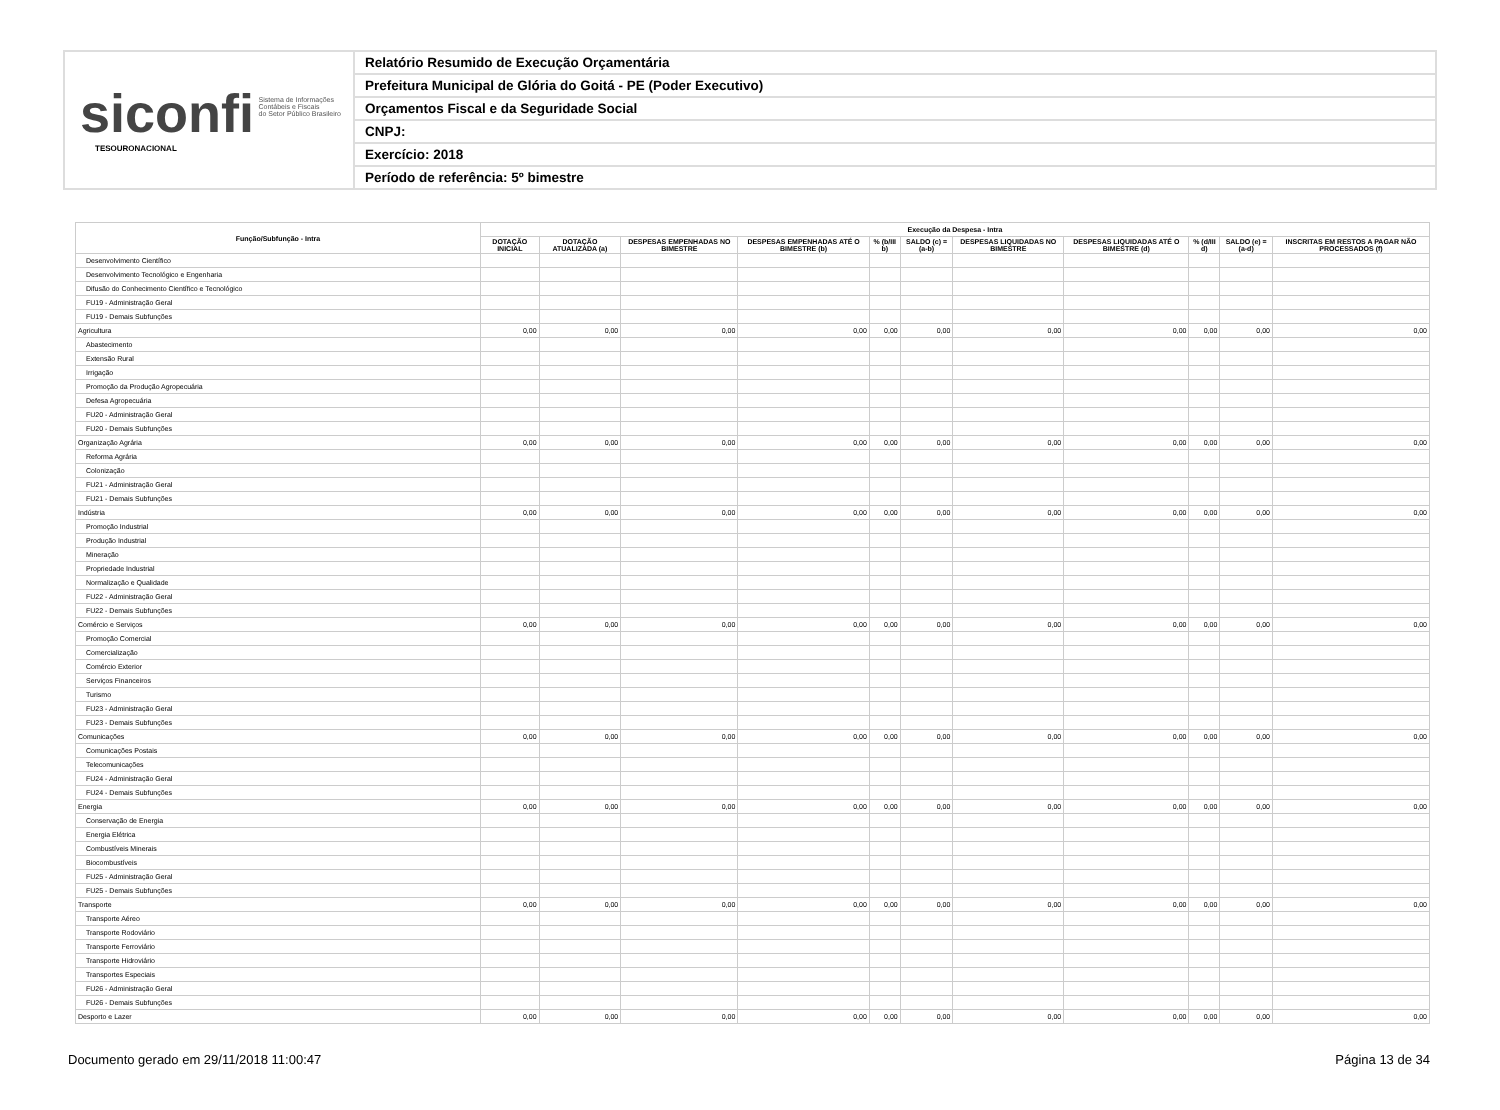siconfi Sistema de Informações
Contábeis e Fiscais
do Setor Público Brasileiro
TESOURONACIONAL
Relatório Resumido de Execução Orçamentária
Prefeitura Municipal de Glória do Goitá - PE (Poder Executivo)
Orçamentos Fiscal e da Seguridade Social
CNPJ:
Exercício: 2018
Período de referência: 5º bimestre
| Função/Subfunção - Intra | Execução da Despesa - Intra | | | | | | | | | | |
| --- | --- | --- | --- | --- | --- | --- | --- | --- | --- | --- | --- |
| | DOTAÇÃO INICIAL | DOTAÇÃO ATUALIZADA (a) | DESPESAS EMPENHADAS NO BIMESTRE | DESPESAS EMPENHADAS ATÉ O BIMESTRE (b) | % (b/III b) | SALDO (c) = (a-b) | DESPESAS LIQUIDADAS NO BIMESTRE | DESPESAS LIQUIDADAS ATÉ O BIMESTRE (d) | % (d/III d) | SALDO (e) = (a-d) | INSCRITAS EM RESTOS A PAGAR NÃO PROCESSADOS (f) |
| Desenvolvimento Científico | | | | | | | | | | | |
| Desenvolvimento Tecnológico e Engenharia | | | | | | | | | | | |
| Difusão do Conhecimento Científico e Tecnológico | | | | | | | | | | | |
| FU19 - Administração Geral | | | | | | | | | | | |
| FU19 - Demais Subfunções | | | | | | | | | | | |
| Agricultura | 0,00 | 0,00 | 0,00 | 0,00 | 0,00 | 0,00 | 0,00 | 0,00 | 0,00 | 0,00 | 0,00 |
| Abastecimento | | | | | | | | | | | |
| Extensão Rural | | | | | | | | | | | |
| Irrigação | | | | | | | | | | | |
| Promoção da Produção Agropecuária | | | | | | | | | | | |
| Defesa Agropecuária | | | | | | | | | | | |
| FU20 - Administração Geral | | | | | | | | | | | |
| FU20 - Demais Subfunções | | | | | | | | | | | |
| Organização Agrária | 0,00 | 0,00 | 0,00 | 0,00 | 0,00 | 0,00 | 0,00 | 0,00 | 0,00 | 0,00 | 0,00 |
| Reforma Agrária | | | | | | | | | | | |
| Colonização | | | | | | | | | | | |
| FU21 - Administração Geral | | | | | | | | | | | |
| FU21 - Demais Subfunções | | | | | | | | | | | |
| Indústria | 0,00 | 0,00 | 0,00 | 0,00 | 0,00 | 0,00 | 0,00 | 0,00 | 0,00 | 0,00 | 0,00 |
| Promoção Industrial | | | | | | | | | | | |
| Produção Industrial | | | | | | | | | | | |
| Mineração | | | | | | | | | | | |
| Propriedade Industrial | | | | | | | | | | | |
| Normalização e Qualidade | | | | | | | | | | | |
| FU22 - Administração Geral | | | | | | | | | | | |
| FU22 - Demais Subfunções | | | | | | | | | | | |
| Comércio e Serviços | 0,00 | 0,00 | 0,00 | 0,00 | 0,00 | 0,00 | 0,00 | 0,00 | 0,00 | 0,00 | 0,00 |
| Promoção Comercial | | | | | | | | | | | |
| Comercialização | | | | | | | | | | | |
| Comércio Exterior | | | | | | | | | | | |
| Serviços Financeiros | | | | | | | | | | | |
| Turismo | | | | | | | | | | | |
| FU23 - Administração Geral | | | | | | | | | | | |
| FU23 - Demais Subfunções | | | | | | | | | | | |
| Comunicações | 0,00 | 0,00 | 0,00 | 0,00 | 0,00 | 0,00 | 0,00 | 0,00 | 0,00 | 0,00 | 0,00 |
| Comunicações Postais | | | | | | | | | | | |
| Telecomunicações | | | | | | | | | | | |
| FU24 - Administração Geral | | | | | | | | | | | |
| FU24 - Demais Subfunções | | | | | | | | | | | |
| Energia | 0,00 | 0,00 | 0,00 | 0,00 | 0,00 | 0,00 | 0,00 | 0,00 | 0,00 | 0,00 | 0,00 |
| Conservação de Energia | | | | | | | | | | | |
| Energia Elétrica | | | | | | | | | | | |
| Combustíveis Minerais | | | | | | | | | | | |
| Biocombustíveis | | | | | | | | | | | |
| FU25 - Administração Geral | | | | | | | | | | | |
| FU25 - Demais Subfunções | | | | | | | | | | | |
| Transporte | 0,00 | 0,00 | 0,00 | 0,00 | 0,00 | 0,00 | 0,00 | 0,00 | 0,00 | 0,00 | 0,00 |
| Transporte Aéreo | | | | | | | | | | | |
| Transporte Rodoviário | | | | | | | | | | | |
| Transporte Ferroviário | | | | | | | | | | | |
| Transporte Hidroviário | | | | | | | | | | | |
| Transportes Especiais | | | | | | | | | | | |
| FU26 - Administração Geral | | | | | | | | | | | |
| FU26 - Demais Subfunções | | | | | | | | | | | |
| Desporto e Lazer | 0,00 | 0,00 | 0,00 | 0,00 | 0,00 | 0,00 | 0,00 | 0,00 | 0,00 | 0,00 | 0,00 |
Documento gerado em 29/11/2018 11:00:47 Página 13 de 34